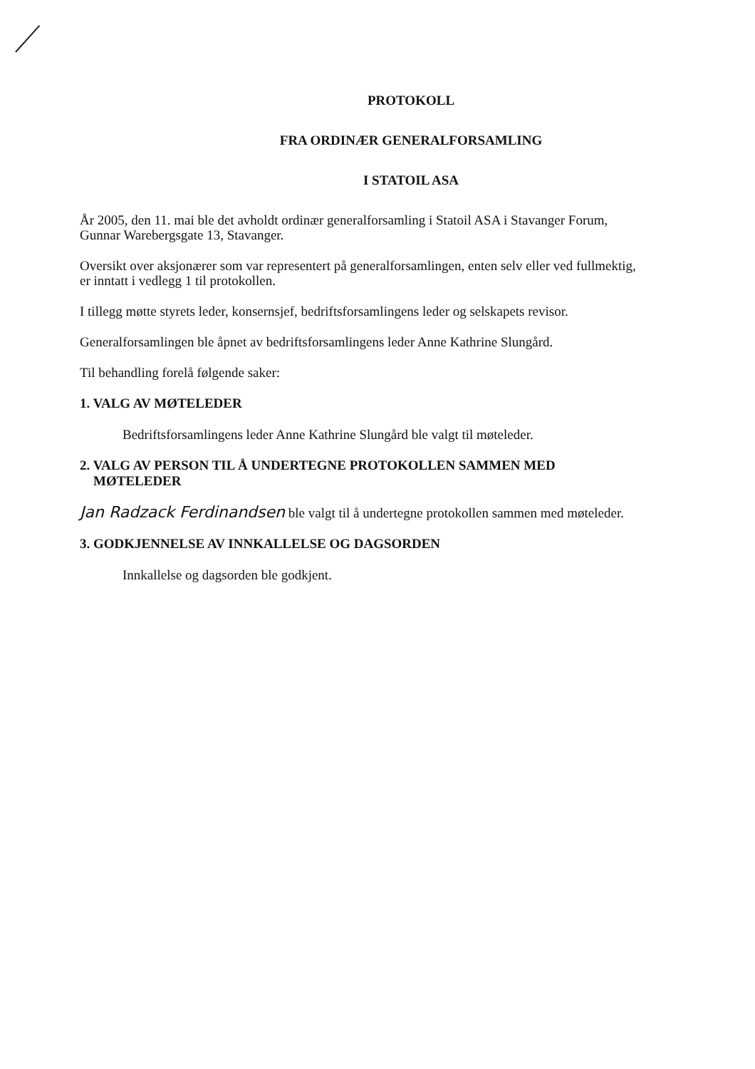PROTOKOLL
FRA ORDINÆR GENERALFORSAMLING
I STATOIL ASA
År 2005, den 11. mai ble det avholdt ordinær generalforsamling i Statoil ASA i Stavanger Forum, Gunnar Warebergsgate 13, Stavanger.
Oversikt over aksjonærer som var representert på generalforsamlingen, enten selv eller ved fullmektig, er inntatt i vedlegg 1 til protokollen.
I tillegg møtte styrets leder, konsernsjef, bedriftsforsamlingens leder og selskapets revisor.
Generalforsamlingen ble åpnet av bedriftsforsamlingens leder Anne Kathrine Slungård.
Til behandling forelå følgende saker:
1. VALG AV MØTELEDER
Bedriftsforsamlingens leder Anne Kathrine Slungård ble valgt til møteleder.
2. VALG AV PERSON TIL Å UNDERTEGNE PROTOKOLLEN SAMMEN MED
MØTELEDER
Jan Radzack Ferdinandsen ble valgt til å undertegne protokollen sammen med møteleder.
3. GODKJENNELSE AV INNKALLELSE OG DAGSORDEN
Innkallelse og dagsorden ble godkjent.